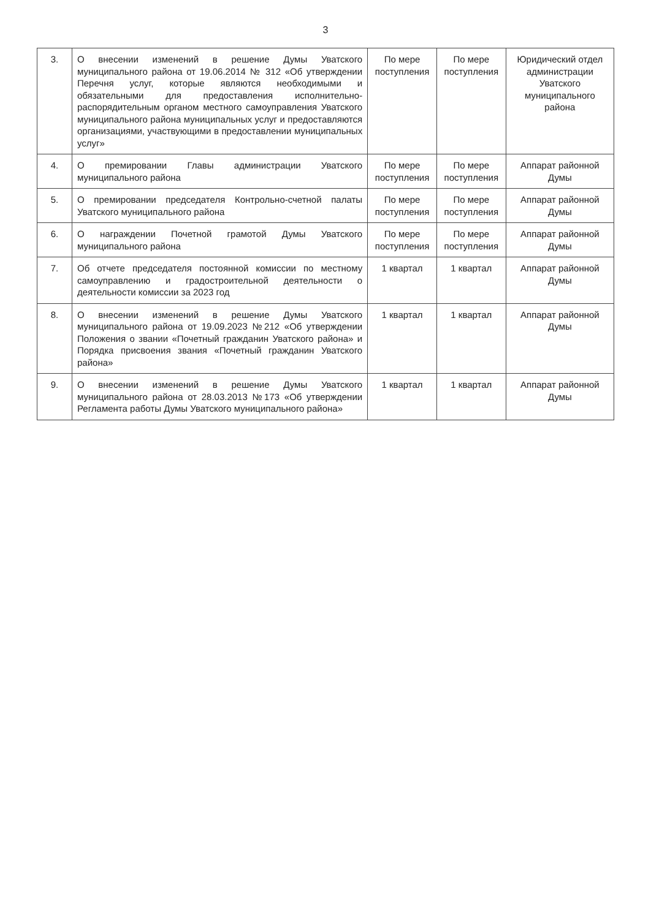3
| 3. | О внесении изменений в решение Думы Уватского муниципального района от 19.06.2014 № 312 «Об утверждении Перечня услуг, которые являются необходимыми и обязательными для предоставления исполнительно-распорядительным органом местного самоуправления Уватского муниципального района муниципальных услуг и предоставляются организациями, участвующими в предоставлении муниципальных услуг» | По мере поступления | По мере поступления | Юридический отдел администрации Уватского муниципального района |
| 4. | О премировании Главы администрации Уватского муниципального района | По мере поступления | По мере поступления | Аппарат районной Думы |
| 5. | О премировании председателя Контрольно-счетной палаты Уватского муниципального района | По мере поступления | По мере поступления | Аппарат районной Думы |
| 6. | О награждении Почетной грамотой Думы Уватского муниципального района | По мере поступления | По мере поступления | Аппарат районной Думы |
| 7. | Об отчете председателя постоянной комиссии по местному самоуправлению и градостроительной деятельности о деятельности комиссии за 2023 год | 1 квартал | 1 квартал | Аппарат районной Думы |
| 8. | О внесении изменений в решение Думы Уватского муниципального района от 19.09.2023 №212 «Об утверждении Положения о звании «Почетный гражданин Уватского района» и Порядка присвоения звания «Почетный гражданин Уватского района» | 1 квартал | 1 квартал | Аппарат районной Думы |
| 9. | О внесении изменений в решение Думы Уватского муниципального района от 28.03.2013 №173 «Об утверждении Регламента работы Думы Уватского муниципального района» | 1 квартал | 1 квартал | Аппарат районной Думы |